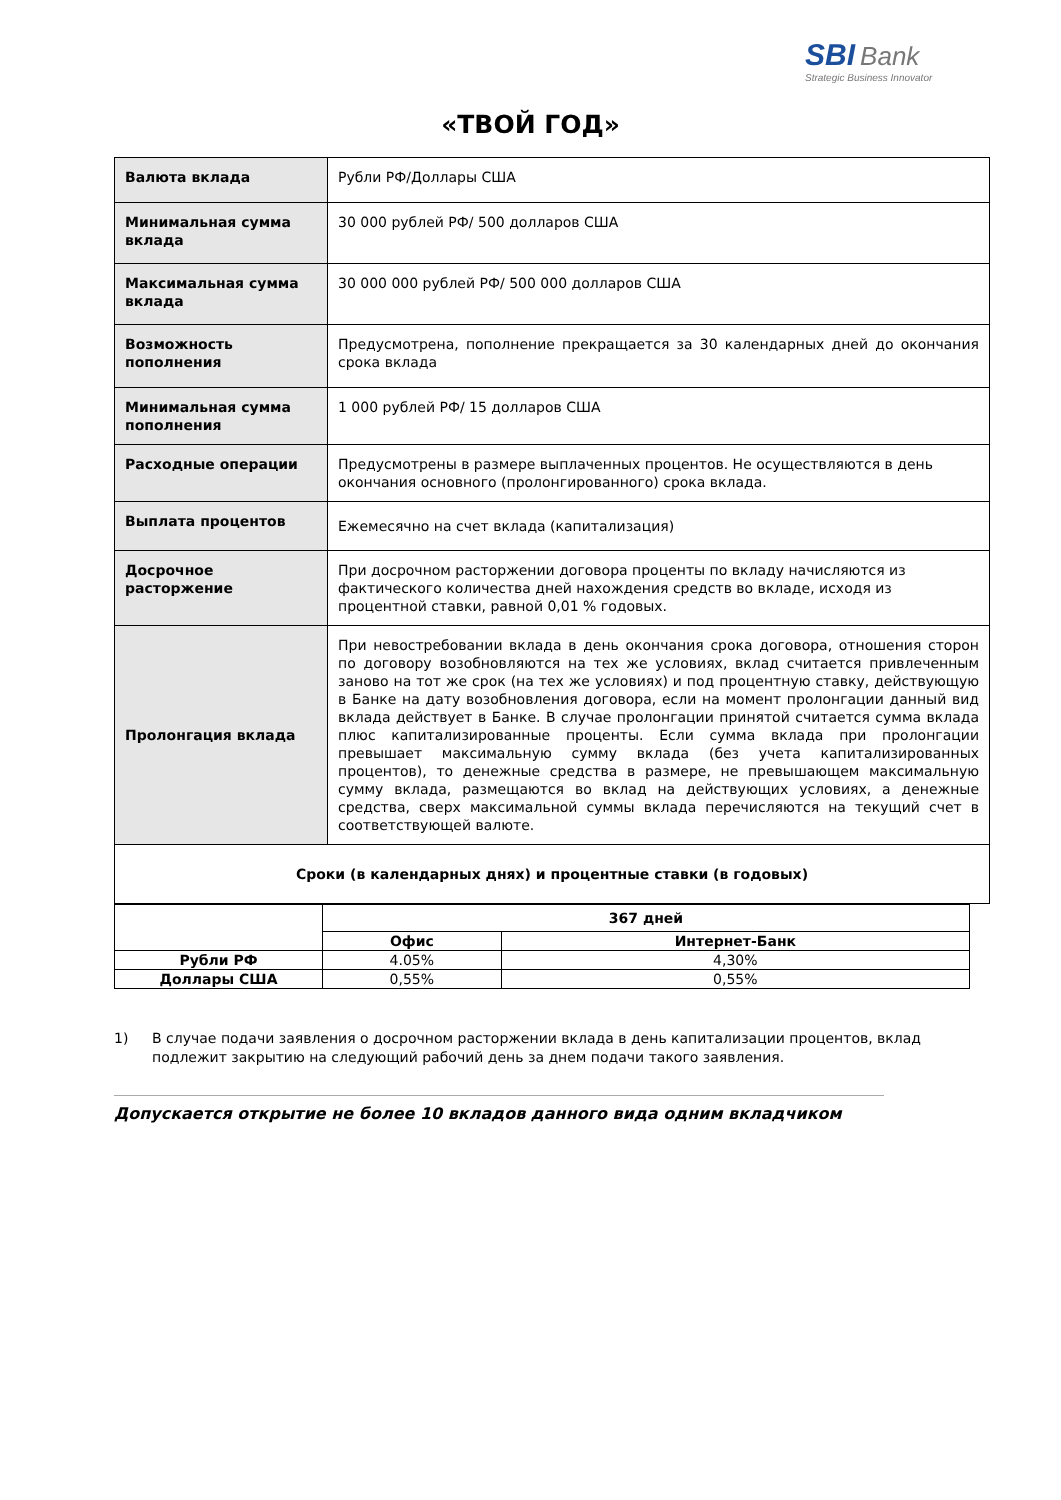SBI Bank
Strategic Business Innovator
«ТВОЙ ГОД»
| Валюта вклада | Рубли РФ/Доллары США |
| Минимальная сумма вклада | 30 000 рублей РФ/ 500 долларов США |
| Максимальная сумма вклада | 30 000 000 рублей РФ/ 500 000 долларов США |
| Возможность пополнения | Предусмотрена, пополнение прекращается за 30 календарных дней до окончания срока вклада |
| Минимальная сумма пополнения | 1 000 рублей РФ/ 15 долларов США |
| Расходные операции | Предусмотрены в размере выплаченных процентов. Не осуществляются в день окончания основного (пролонгированного) срока вклада. |
| Выплата процентов | Ежемесячно на счет вклада (капитализация) |
| Досрочное расторжение | При досрочном расторжении договора проценты по вкладу начисляются из фактического количества дней нахождения средств во вкладе, исходя из процентной ставки, равной 0,01 % годовых. |
| Пролонгация вклада | При невостребовании вклада в день окончания срока договора, отношения сторон по договору возобновляются на тех же условиях, вклад считается привлеченным заново на тот же срок (на тех же условиях) и под процентную ставку, действующую в Банке на дату возобновления договора, если на момент пролонгации данный вид вклада действует в Банке. В случае пролонгации принятой считается сумма вклада плюс капитализированные проценты. Если сумма вклада при пролонгации превышает максимальную сумму вклада (без учета капитализированных процентов), то денежные средства в размере, не превышающем максимальную сумму вклада, размещаются во вклад на действующих условиях, а денежные средства, сверх максимальной суммы вклада перечисляются на текущий счет в соответствующей валюте. |
| Сроки (в календарных днях) и процентные ставки (в годовых) | |
| | 367 дней | |
| | Офис | Интернет-Банк |
| Рубли РФ | 4.05% | 4,30% |
| Доллары США | 0,55% | 0,55% |
1) В случае подачи заявления о досрочном расторжении вклада в день капитализации процентов, вклад подлежит закрытию на следующий рабочий день за днем подачи такого заявления.
Допускается открытие не более 10 вкладов данного вида одним вкладчиком